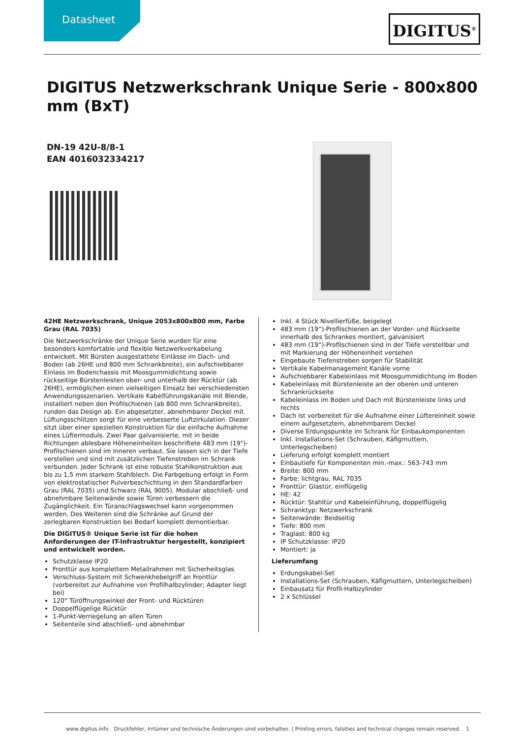Datasheet DIGITUS<sup>®</sup>
DIGITUS Netzwerkschrank Unique Serie - 800x800 mm (BxT)
DN-19 42U-8/8-1
EAN 4016032334217
42HE Netzwerkschrank, Unique 2053x800x800 mm, Farbe Grau (RAL 7035)
Die Netzwerkschränke der Unique Serie wurden für eine besonders komfortable und flexible Netzwerkverkabelung entwickelt. Mit Bürsten ausgestattete Einlässe im Dach- und Boden (ab 26HE und 800 mm Schrankbreite), ein aufschiebbarer Einlass im Bodenchassis mit Moosgummidichtung sowie rückseitige Bürstenleisten ober- und unterhalb der Rücktür (ab 26HE), ermöglichen einen vielseitigen Einsatz bei verschiedensten Anwendungsszenarien. Vertikale Kabelführungskanäle mit Blende, installiert neben den Profilschienen (ab 800 mm Schrankbreite), runden das Design ab. Ein abgesetzter, abnehmbarer Deckel mit Lüftungsschlitzen sorgt für eine verbesserte Luftzirkulation. Dieser sitzt über einer speziellen Konstruktion für die einfache Aufnahme eines Lüftermoduls. Zwei Paar galvanisierte, mit in beide Richtungen ablesbare Höheneinheiten beschriftete 483 mm (19")-Profilschienen sind im Inneren verbaut. Sie lassen sich in der Tiefe verstellen und sind mit zusätzlichen Tiefenstreben im Schrank verbunden. Jeder Schrank ist eine robuste Stahlkonstruktion aus bis zu 1,5 mm starkem Stahlblech. Die Farbgebung erfolgt in Form von elektrostatischer Pulverbeschichtung in den Standardfarben Grau (RAL 7035) und Schwarz (RAL 9005). Modular abschließ- und abnehmbare Seitenwände sowie Türen verbessern die Zugänglichkeit. Ein Türanschlagswechsel kann vorgenommen werden. Des Weiteren sind die Schränke auf Grund der zerlegbaren Konstruktion bei Bedarf komplett demontierbar.
Die DIGITUS® Unique Serie ist für die hohen Anforderungen der IT-Infrastruktur hergestellt, konzipiert und entwickelt worden.
Schutzklasse IP20
Fronttür aus komplettem Metallrahmen mit Sicherheitsglas
Verschluss-System mit Schwenkhebelgriff an Fronttür (vorbereitet zur Aufnahme von Profilhalbzylinder; Adapter liegt bei)
120° Türöffnungswinkel der Front- und Rücktüren
Doppelflügelige Rücktür
1-Punkt-Verriegelung an allen Türen
Seitenteile sind abschließ- und abnehmbar
Inkl. 4 Stück Nivellierfüße, beigelegt
483 mm (19“)-Profilschienen an der Vorder- und Rückseite innerhalb des Schrankes montiert, galvanisiert
483 mm (19“)-Profilschienen sind in der Tiefe verstellbar und mit Markierung der Höheneinheit versehen
Eingebaute Tiefenstreben sorgen für Stabilität
Vertikale Kabelmanagement Kanäle vorne
Aufschiebbarer Kabeleinlass mit Moosgummidichtung im Boden
Kabeleinlass mit Bürstenleiste an der oberen und unteren Schrankrückseite
Kabeleinlass im Boden und Dach mit Bürstenleiste links und rechts
Dach ist vorbereitet für die Aufnahme einer Lüftereinheit sowie einem aufgesetztem, abnehmbarem Deckel
Diverse Erdungspunkte im Schrank für Einbaukomponenten
Inkl. Installations-Set (Schrauben, Käfigmuttern, Unterlegscheiben)
Lieferung erfolgt komplett montiert
Einbautiefe für Komponenten min.-max.: 563-743 mm
Breite: 800 mm
Farbe: lichtgrau, RAL 7035
Fronttür: Glastür, einflügelig
HE: 42
Rücktür: Stahltür und Kabeleinführung, doppelflügelig
Schranktyp: Netzwerkschrank
Seitenwände: Beidseitig
Tiefe: 800 mm
Traglast: 800 kg
IP Schutzklasse: IP20
Montiert: ja
Lieferumfang
Erdungskabel-Set
Installations-Set (Schrauben, Käfigmuttern, Unterlegscheiben)
Einbausatz für Profil-Halbzylinder
2 x Schlüssel
www.digitus.info Druckfehler, Irrtümer und technische Änderungen sind vorbehalten. | Printing errors, falsities and technical changes remain reserved. 1